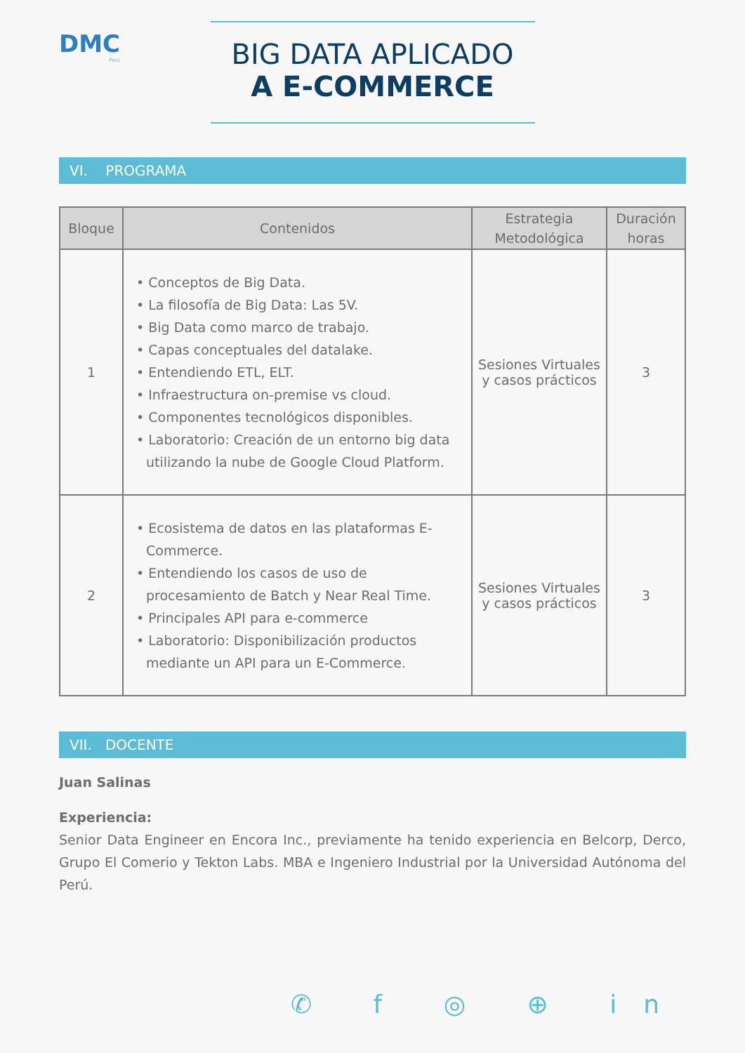DMC
Perú
BIG DATA APLICADO
A E-COMMERCE
VI. PROGRAMA
| Bloque | Contenidos | Estrategia Metodológica | Duración horas |
| --- | --- | --- | --- |
| 1 | • Conceptos de Big Data. • La filosofía de Big Data: Las 5V. • Big Data como marco de trabajo. • Capas conceptuales del datalake. • Entendiendo ETL, ELT. • Infraestructura on-premise vs cloud. • Componentes tecnológicos disponibles. • Laboratorio: Creación de un entorno big data utilizando la nube de Google Cloud Platform. | Sesiones Virtuales y casos prácticos | 3 |
| 2 | • Ecosistema de datos en las plataformas E-Commerce. • Entendiendo los casos de uso de procesamiento de Batch y Near Real Time. • Principales API para e-commerce • Laboratorio: Disponibilización productos mediante un API para un E-Commerce. | Sesiones Virtuales y casos prácticos | 3 |
VII. DOCENTE
Juan Salinas
Experiencia:
Senior Data Engineer en Encora Inc., previamente ha tenido experiencia en Belcorp, Derco, Grupo El Comerio y Tekton Labs. MBA e Ingeniero Industrial por la Universidad Autónoma del Perú.
✆ f ◎ ⊕ in